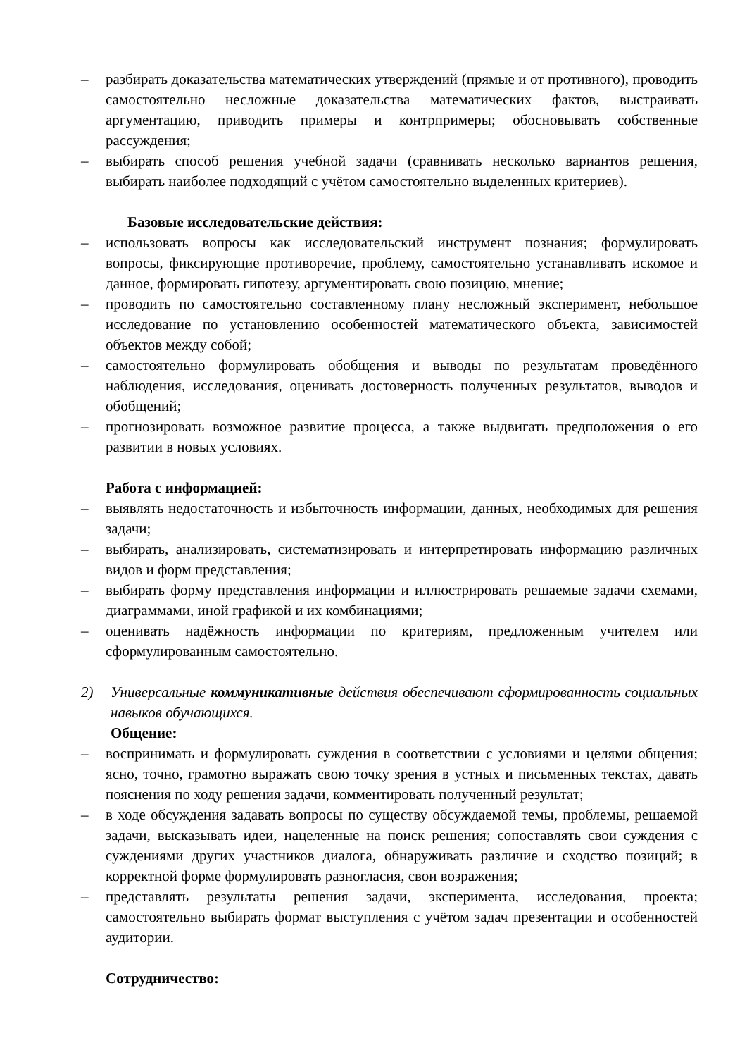– разбирать доказательства математических утверждений (прямые и от противного), проводить самостоятельно несложные доказательства математических фактов, выстраивать аргументацию, приводить примеры и контрпримеры; обосновывать собственные рассуждения;
– выбирать способ решения учебной задачи (сравнивать несколько вариантов решения, выбирать наиболее подходящий с учётом самостоятельно выделенных критериев).
Базовые исследовательские действия:
– использовать вопросы как исследовательский инструмент познания; формулировать вопросы, фиксирующие противоречие, проблему, самостоятельно устанавливать искомое и данное, формировать гипотезу, аргументировать свою позицию, мнение;
– проводить по самостоятельно составленному плану несложный эксперимент, небольшое исследование по установлению особенностей математического объекта, зависимостей объектов между собой;
– самостоятельно формулировать обобщения и выводы по результатам проведённого наблюдения, исследования, оценивать достоверность полученных результатов, выводов и обобщений;
– прогнозировать возможное развитие процесса, а также выдвигать предположения о его развитии в новых условиях.
Работа с информацией:
– выявлять недостаточность и избыточность информации, данных, необходимых для решения задачи;
– выбирать, анализировать, систематизировать и интерпретировать информацию различных видов и форм представления;
– выбирать форму представления информации и иллюстрировать решаемые задачи схемами, диаграммами, иной графикой и их комбинациями;
– оценивать надёжность информации по критериям, предложенным учителем или сформулированным самостоятельно.
2) Универсальные коммуникативные действия обеспечивают сформированность социальных навыков обучающихся.
Общение:
– воспринимать и формулировать суждения в соответствии с условиями и целями общения; ясно, точно, грамотно выражать свою точку зрения в устных и письменных текстах, давать пояснения по ходу решения задачи, комментировать полученный результат;
– в ходе обсуждения задавать вопросы по существу обсуждаемой темы, проблемы, решаемой задачи, высказывать идеи, нацеленные на поиск решения; сопоставлять свои суждения с суждениями других участников диалога, обнаруживать различие и сходство позиций; в корректной форме формулировать разногласия, свои возражения;
– представлять результаты решения задачи, эксперимента, исследования, проекта; самостоятельно выбирать формат выступления с учётом задач презентации и особенностей аудитории.
Сотрудничество: